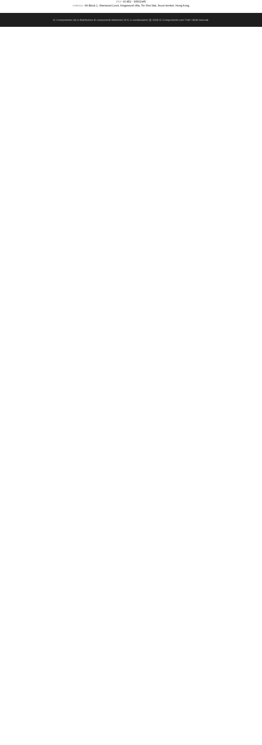FAX: 00 852 - 30501945
Indirizzo: 6H Block 1, Sherwood Court, Kingswood Villa, Tin Shui Wai, Nuovi territori, Hong Kong
IC Components Ltd è distributore di componenti elettronici di IC e condensatori @ 2018 IC-Components.com Tutti i diritti riservati.